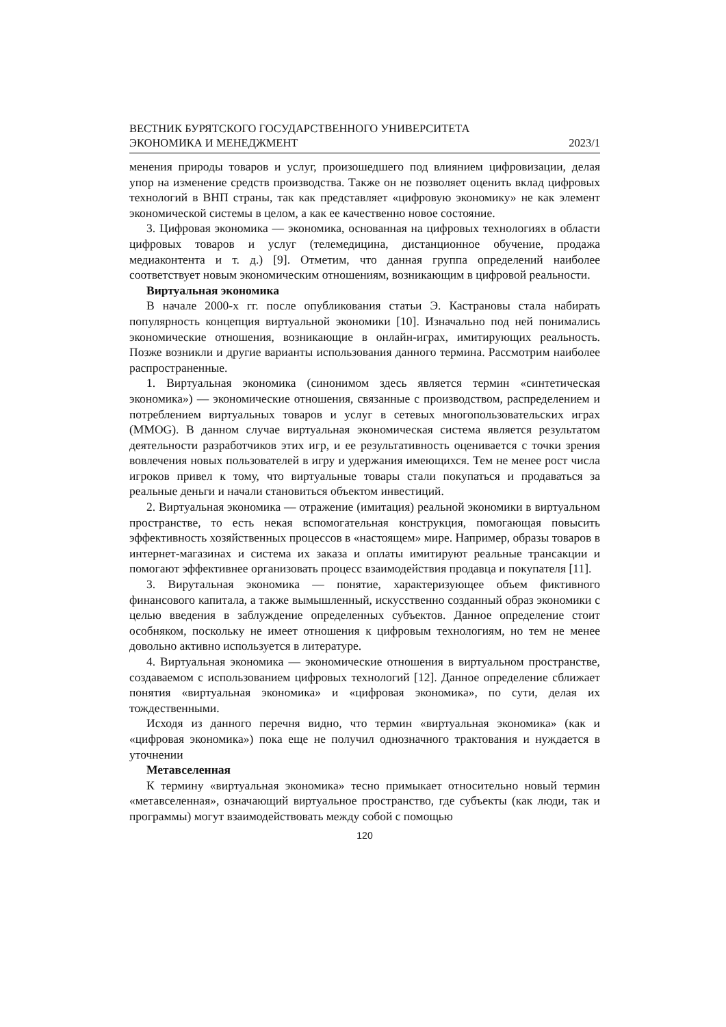ВЕСТНИК БУРЯТСКОГО ГОСУДАРСТВЕННОГО УНИВЕРСИТЕТА
ЭКОНОМИКА И МЕНЕДЖМЕНТ 2023/1
менения природы товаров и услуг, произошедшего под влиянием цифровизации, делая упор на изменение средств производства. Также он не позволяет оценить вклад цифровых технологий в ВНП страны, так как представляет «цифровую экономику» не как элемент экономической системы в целом, а как ее качественно новое состояние.
3. Цифровая экономика — экономика, основанная на цифровых технологиях в области цифровых товаров и услуг (телемедицина, дистанционное обучение, продажа медиаконтента и т. д.) [9]. Отметим, что данная группа определений наиболее соответствует новым экономическим отношениям, возникающим в цифровой реальности.
Виртуальная экономика
В начале 2000-х гг. после опубликования статьи Э. Кастрановы стала набирать популярность концепция виртуальной экономики [10]. Изначально под ней понимались экономические отношения, возникающие в онлайн-играх, имитирующих реальность. Позже возникли и другие варианты использования данного термина. Рассмотрим наиболее распространенные.
1. Виртуальная экономика (синонимом здесь является термин «синтетическая экономика») — экономические отношения, связанные с производством, распределением и потреблением виртуальных товаров и услуг в сетевых многопользовательских играх (MMOG). В данном случае виртуальная экономическая система является результатом деятельности разработчиков этих игр, и ее результативность оценивается с точки зрения вовлечения новых пользователей в игру и удержания имеющихся. Тем не менее рост числа игроков привел к тому, что виртуальные товары стали покупаться и продаваться за реальные деньги и начали становиться объектом инвестиций.
2. Виртуальная экономика — отражение (имитация) реальной экономики в виртуальном пространстве, то есть некая вспомогательная конструкция, помогающая повысить эффективность хозяйственных процессов в «настоящем» мире. Например, образы товаров в интернет-магазинах и система их заказа и оплаты имитируют реальные трансакции и помогают эффективнее организовать процесс взаимодействия продавца и покупателя [11].
3. Вирутальная экономика — понятие, характеризующее объем фиктивного финансового капитала, а также вымышленный, искусственно созданный образ экономики с целью введения в заблуждение определенных субъектов. Данное определение стоит особняком, поскольку не имеет отношения к цифровым технологиям, но тем не менее довольно активно используется в литературе.
4. Виртуальная экономика — экономические отношения в виртуальном пространстве, создаваемом с использованием цифровых технологий [12]. Данное определение сближает понятия «виртуальная экономика» и «цифровая экономика», по сути, делая их тождественными.
Исходя из данного перечня видно, что термин «виртуальная экономика» (как и «цифровая экономика») пока еще не получил однозначного трактования и нуждается в уточнении
Метавселенная
К термину «виртуальная экономика» тесно примыкает относительно новый термин «метавселенная», означающий виртуальное пространство, где субъекты (как люди, так и программы) могут взаимодействовать между собой с помощью
120